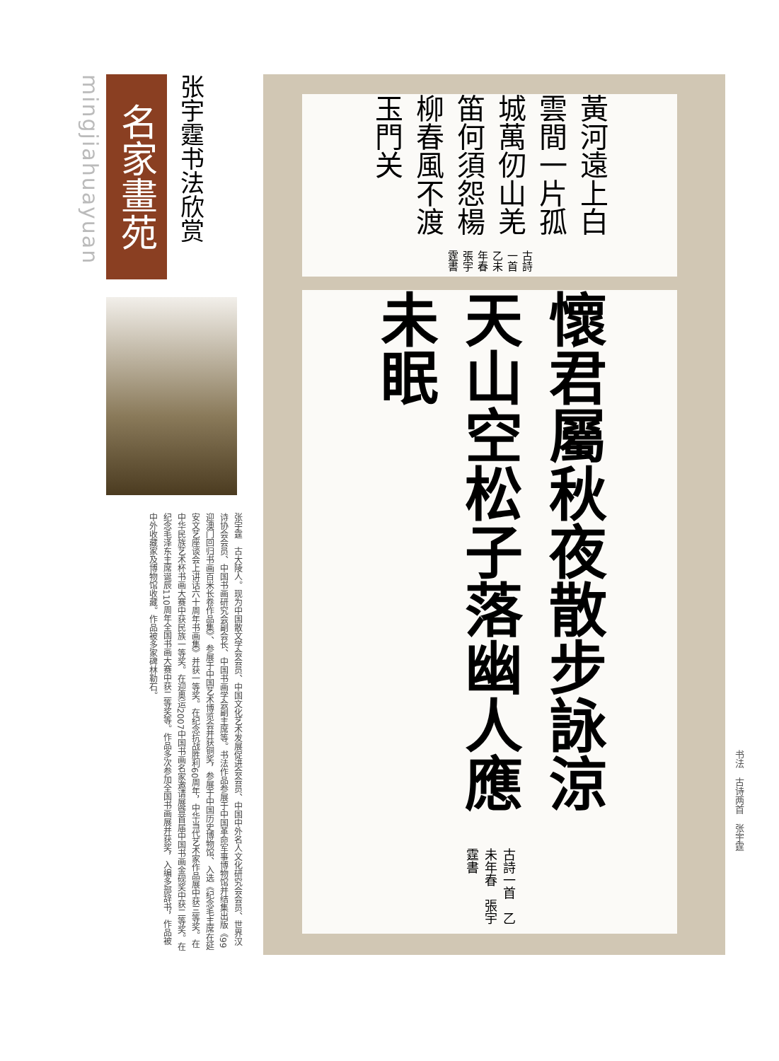mingjiahuayuan
名家畫苑
张宇霆书法欣赏
张宇霆　古大陵人。现为中国散文学会会员、中国文化艺术发展促进会会员、中国中外名人文化研究会会员、世界汉诗协会会员、中国书画研究会副会长、中国书画学会副主席等。书法作品参展于中国革命军事博物馆并结集出版《99迎澳门回归书画百米长卷作品集》、参展于中国艺术博览会并获铜奖，参展于中国历史博物馆、入选《纪念毛主席在延安文艺座谈会上讲话六十周年书画集》并获一等奖。在纪念抗战胜利60周年，中华当代艺术家作品展中获三等奖。在中华民族艺术杯书画大赛中获民族一等奖。在迎奥运2007中国书画名家邀请展暨首届中国书画金砚奖中获二等奖。在纪念毛泽东主席诞辰110周年全国书画大赛中获二等奖等。作品多次参加全国书画展并获奖，入编多部辞书，作品被中外收藏家及博物馆收藏。作品被多家碑林勒石。
黃河遠上白雲間一片孤城萬仞山羌笛何須怨楊柳春風不渡玉門关 古詩一首 乙未年春張宇霆書
懷君屬秋夜散步詠涼天山空松子落幽人應未眠 古詩一首　乙未年春　張宇霆書
书法　古诗两首　张宇霆